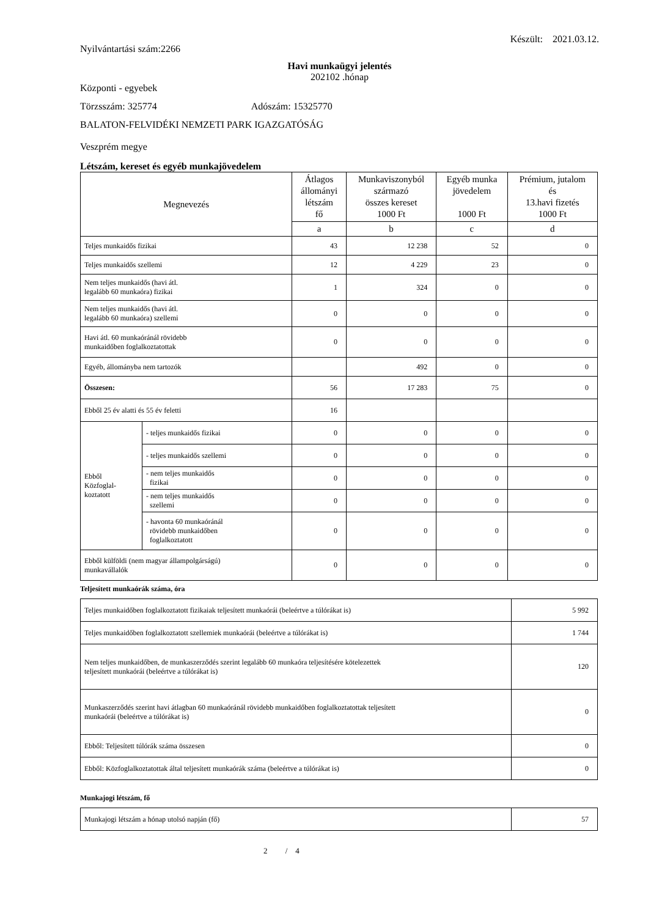Nyilvántartási szám:2266 Készült: 2021.03.12.
Havi munkaügyi jelentés
202102 .hónap
Központi - egyebek
Törzsszám: 325774 Adószám: 15325770
BALATON-FELVIDÉKI NEMZETI PARK IGAZGATÓSÁG
Veszprém megye
Létszám, kereset és egyéb munkajövedelem
| Megnevezés | | Átlagos állományi létszám fő | Munkaviszonyból származó összes kereset 1000 Ft | Egyéb munka jövedelem 1000 Ft | Prémium, jutalom és 13.havi fizetés 1000 Ft |
| --- | --- | --- | --- | --- | --- |
| | | a | b | c | d |
| Teljes munkaidős fizikai | | 43 | 12 238 | 52 | 0 |
| Teljes munkaidős szellemi | | 12 | 4 229 | 23 | 0 |
| Nem teljes munkaidős (havi átl. legalább 60 munkaóra) fizikai | | 1 | 324 | 0 | 0 |
| Nem teljes munkaidős (havi átl. legalább 60 munkaóra) szellemi | | 0 | 0 | 0 | 0 |
| Havi átl. 60 munkaóránál rövidebb munkaidőben foglalkoztatottak | | 0 | 0 | 0 | 0 |
| Egyéb, állományba nem tartozók | | | 492 | 0 | 0 |
| Összesen: | | 56 | 17 283 | 75 | 0 |
| Ebből 25 év alatti és 55 év feletti | | 16 | | | |
| Ebből Közfoglal- koztatott | - teljes munkaidős fizikai | 0 | 0 | 0 | 0 |
| | - teljes munkaidős szellemi | 0 | 0 | 0 | 0 |
| | - nem teljes munkaidős fizikai | 0 | 0 | 0 | 0 |
| | - nem teljes munkaidős szellemi | 0 | 0 | 0 | 0 |
| | - havonta 60 munkaóránál rövidebb munkaidőben foglalkoztatott | 0 | 0 | 0 | 0 |
| Ebből külföldi (nem magyar állampolgárságú) munkavállalók | | 0 | 0 | 0 | 0 |
Teljesített munkaórák száma, óra
| Teljes munkaidőben foglalkoztatott fizikaiak teljesített munkaórái (beleértve a túlórákat is) | 5 992 |
| Teljes munkaidőben foglalkoztatott szellemiek munkaórái (beleértve a túlórákat is) | 1 744 |
| Nem teljes munkaidőben, de munkaszerződés szerint legalább 60 munkaóra teljesítésére kötelezettek teljesített munkaórái (beleértve a túlórákat is) | 120 |
| Munkaszerződés szerint havi átlagban 60 munkaóránál rövidebb munkaidőben foglalkoztatottak teljesített munkaórái (beleértve a túlórákat is) | 0 |
| Ebből: Teljesített túlórák száma összesen | 0 |
| Ebből: Közfoglalkoztatottak által teljesített munkaórák száma (beleértve a túlórákat is) | 0 |
Munkajogi létszám, fő
| Munkajogi létszám a hónap utolsó napján (fő) | 57 |
2 / 4